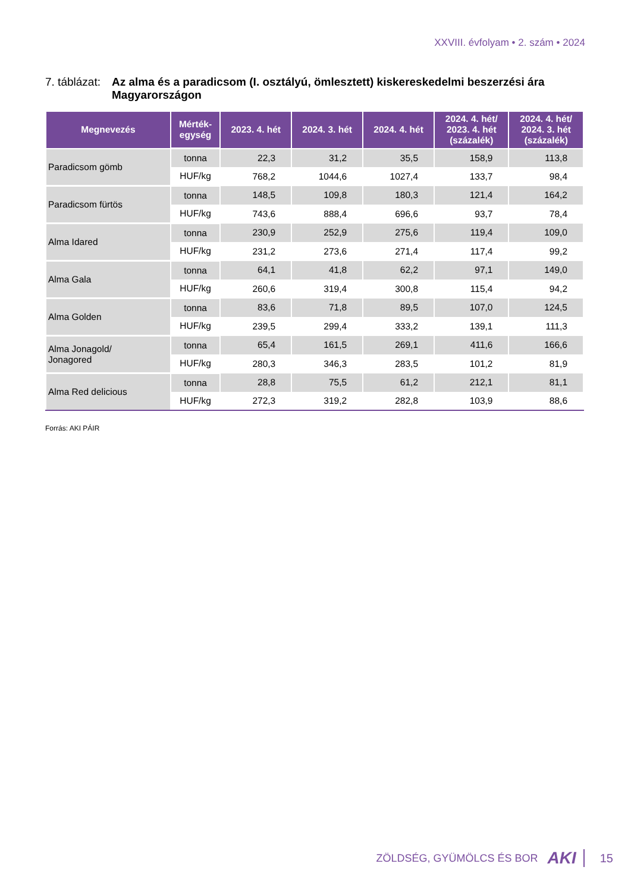XXVIII. évfolyam • 2. szám • 2024
7. táblázat:
Az alma és a paradicsom (I. osztályú, ömlesztett) kiskereskedelmi beszerzési ára Magyarországon
| Megnevezés | Mérték- egység | 2023. 4. hét | 2024. 3. hét | 2024. 4. hét | 2024. 4. hét/ 2023. 4. hét (százalék) | 2024. 4. hét/ 2024. 3. hét (százalék) |
| --- | --- | --- | --- | --- | --- | --- |
| Paradicsom gömb | tonna | 22,3 | 31,2 | 35,5 | 158,9 | 113,8 |
| | HUF/kg | 768,2 | 1044,6 | 1027,4 | 133,7 | 98,4 |
| Paradicsom fürtös | tonna | 148,5 | 109,8 | 180,3 | 121,4 | 164,2 |
| | HUF/kg | 743,6 | 888,4 | 696,6 | 93,7 | 78,4 |
| Alma Idared | tonna | 230,9 | 252,9 | 275,6 | 119,4 | 109,0 |
| | HUF/kg | 231,2 | 273,6 | 271,4 | 117,4 | 99,2 |
| Alma Gala | tonna | 64,1 | 41,8 | 62,2 | 97,1 | 149,0 |
| | HUF/kg | 260,6 | 319,4 | 300,8 | 115,4 | 94,2 |
| Alma Golden | tonna | 83,6 | 71,8 | 89,5 | 107,0 | 124,5 |
| | HUF/kg | 239,5 | 299,4 | 333,2 | 139,1 | 111,3 |
| Alma Jonagold/ Jonagored | tonna | 65,4 | 161,5 | 269,1 | 411,6 | 166,6 |
| | HUF/kg | 280,3 | 346,3 | 283,5 | 101,2 | 81,9 |
| Alma Red delicious | tonna | 28,8 | 75,5 | 61,2 | 212,1 | 81,1 |
| | HUF/kg | 272,3 | 319,2 | 282,8 | 103,9 | 88,6 |
Forrás: AKI PÁIR
ZÖLDSÉG, GYÜMÖLCS ÉS BOR AKI 15